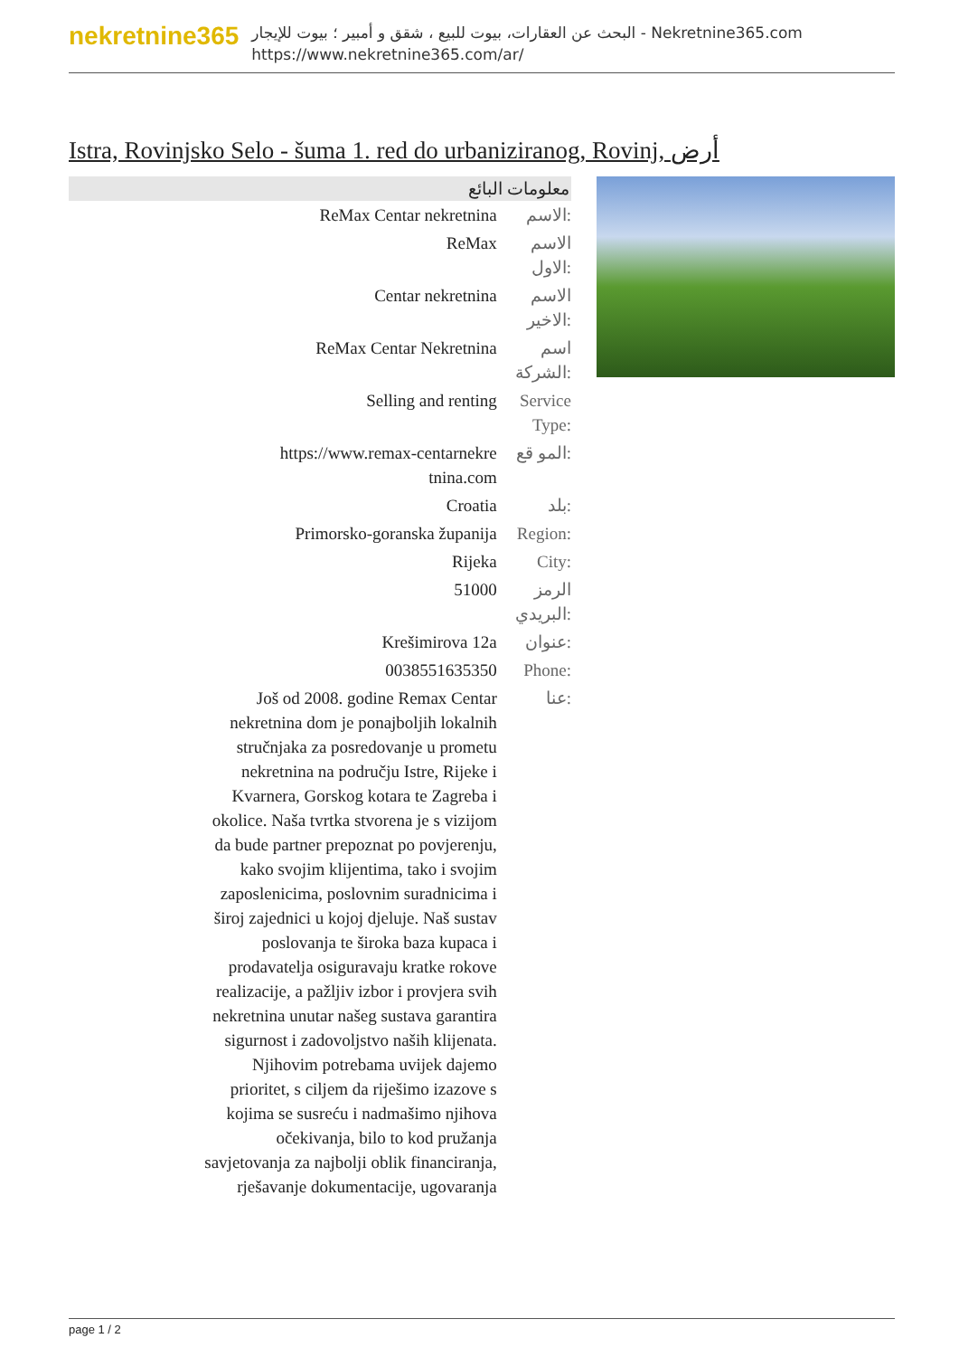nekretnine365
البحث عن العقارات، بيوت للبيع ، شقق و أمبير ؛ بيوت للإيجار - Nekretnine365.com
https://www.nekretnine365.com/ar/
Istra, Rovinjsko Selo - šuma 1. red do urbaniziranog, Rovinj, أرض
| معلومات البائع | |
| --- | --- |
| ReMax Centar nekretnina | الاسم: |
| ReMax | الاسم الاول: |
| Centar nekretnina | الاسم الاخير: |
| ReMax Centar Nekretnina | اسم الشركة: |
| Selling and renting | Service Type: |
| https://www.remax-centarnekre tnina.com | المو قع: |
| Croatia | بلد: |
| Primorsko-goranska županija | Region: |
| Rijeka | City: |
| 51000 | الرمز البريدي: |
| Krešimirova 12a | عنوان: |
| 0038551635350 | Phone: |
| Još od 2008. godine Remax Centar nekretnina dom je ponajboljih lokalnih stručnjaka za posredovanje u prometu nekretnina na području Istre, Rijeke i Kvarnera, Gorskog kotara te Zagreba i okolice. Naša tvrtka stvorena je s vizijom da bude partner prepoznat po povjerenju, kako svojim klijentima, tako i svojim zaposlenicima, poslovnim suradnicima i široj zajednici u kojoj djeluje. Naš sustav poslovanja te široka baza kupaca i prodavatelja osiguravaju kratke rokove realizacije, a pažljiv izbor i provjera svih nekretnina unutar našeg sustava garantira sigurnost i zadovoljstvo naših klijenata. Njihovim potrebama uvijek dajemo prioritet, s ciljem da riješimo izazove s kojima se susreću i nadmašimo njihova očekivanja, bilo to kod pružanja savjetovanja za najbolji oblik financiranja, rješavanje dokumentacije, ugovaranja | عنا: |
page 1 / 2